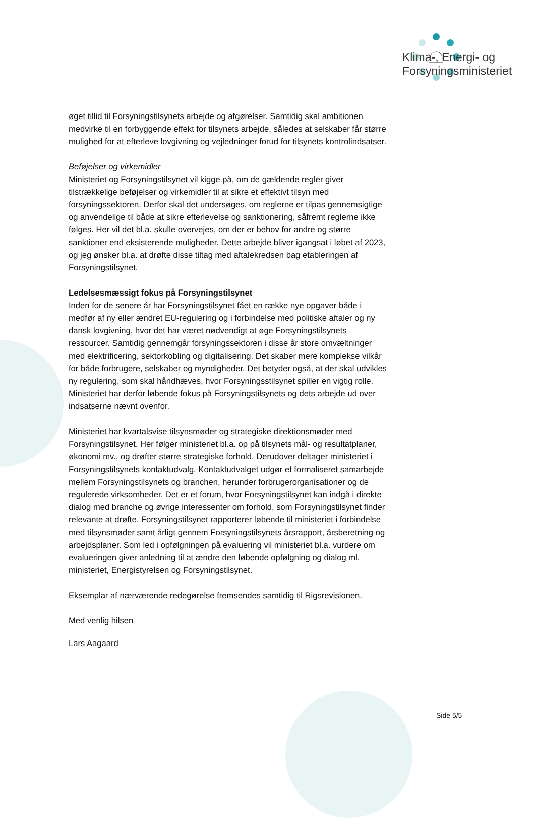Klima-, Energi- og
Forsyningsministeriet
øget tillid til Forsyningstilsynets arbejde og afgørelser. Samtidig skal ambitionen medvirke til en forbyggende effekt for tilsynets arbejde, således at selskaber får større mulighed for at efterleve lovgivning og vejledninger forud for tilsynets kontrolindsatser.
Beføjelser og virkemidler
Ministeriet og Forsyningstilsynet vil kigge på, om de gældende regler giver tilstrækkelige beføjelser og virkemidler til at sikre et effektivt tilsyn med forsyningssektoren. Derfor skal det undersøges, om reglerne er tilpas gennemsigtige og anvendelige til både at sikre efterlevelse og sanktionering, såfremt reglerne ikke følges. Her vil det bl.a. skulle overvejes, om der er behov for andre og større sanktioner end eksisterende muligheder. Dette arbejde bliver igangsat i løbet af 2023, og jeg ønsker bl.a. at drøfte disse tiltag med aftalekredsen bag etableringen af Forsyningstilsynet.
Ledelsesmæssigt fokus på Forsyningstilsynet
Inden for de senere år har Forsyningstilsynet fået en række nye opgaver både i medfør af ny eller ændret EU-regulering og i forbindelse med politiske aftaler og ny dansk lovgivning, hvor det har været nødvendigt at øge Forsyningstilsynets ressourcer. Samtidig gennemgår forsyningssektoren i disse år store omvæltninger med elektrificering, sektorkobling og digitalisering. Det skaber mere komplekse vilkår for både forbrugere, selskaber og myndigheder. Det betyder også, at der skal udvikles ny regulering, som skal håndhæves, hvor Forsyningsstilsynet spiller en vigtig rolle. Ministeriet har derfor løbende fokus på Forsyningstilsynets og dets arbejde ud over indsatserne nævnt ovenfor.
Ministeriet har kvartalsvise tilsynsmøder og strategiske direktionsmøder med Forsyningstilsynet. Her følger ministeriet bl.a. op på tilsynets mål- og resultatplaner, økonomi mv., og drøfter større strategiske forhold. Derudover deltager ministeriet i Forsyningstilsynets kontaktudvalg. Kontaktudvalget udgør et formaliseret samarbejde mellem Forsyningstilsynets og branchen, herunder forbrugerorganisationer og de regulerede virksomheder. Det er et forum, hvor Forsyningstilsynet kan indgå i direkte dialog med branche og øvrige interessenter om forhold, som Forsyningstilsynet finder relevante at drøfte. Forsyningstilsynet rapporterer løbende til ministeriet i forbindelse med tilsynsmøder samt årligt gennem Forsyningstilsynets årsrapport, årsberetning og arbejdsplaner. Som led i opfølgningen på evaluering vil ministeriet bl.a. vurdere om evalueringen giver anledning til at ændre den løbende opfølgning og dialog ml. ministeriet, Energistyrelsen og Forsyningstilsynet.
Eksemplar af nærværende redegørelse fremsendes samtidig til Rigsrevisionen.
Med venlig hilsen
Lars Aagaard
Side 5/5